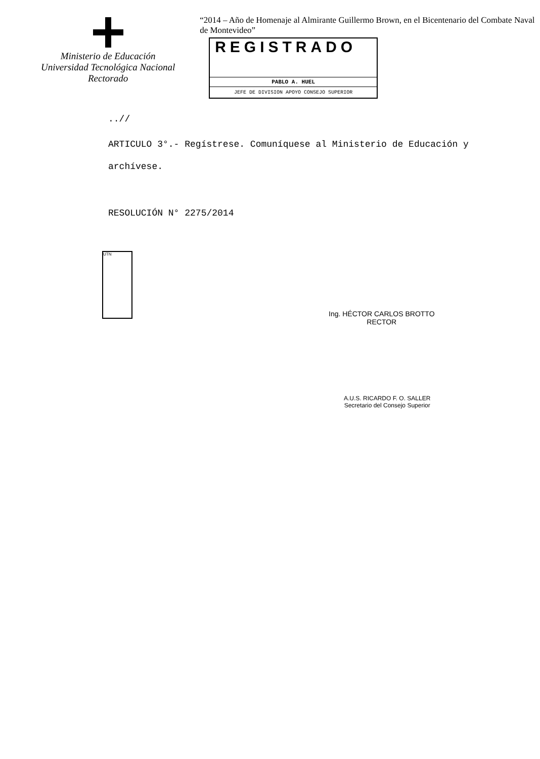Ministerio de Educación
Universidad Tecnológica Nacional
Rectorado
“2014 – Año de Homenaje al Almirante Guillermo Brown, en el Bicentenario del Combate Naval de Montevideo”
REGISTRADO
PABLO A. HUEL
JEFE DE DIVISION APOYO CONSEJO SUPERIOR
..//
ARTICULO 3°.- Regístrese. Comuníquese al Ministerio de Educación y archívese.
RESOLUCIÓN N° 2275/2014
UTN
Ing. HÉCTOR CARLOS BROTTO
RECTOR
A.U.S. RICARDO F. O. SALLER
Secretario del Consejo Superior